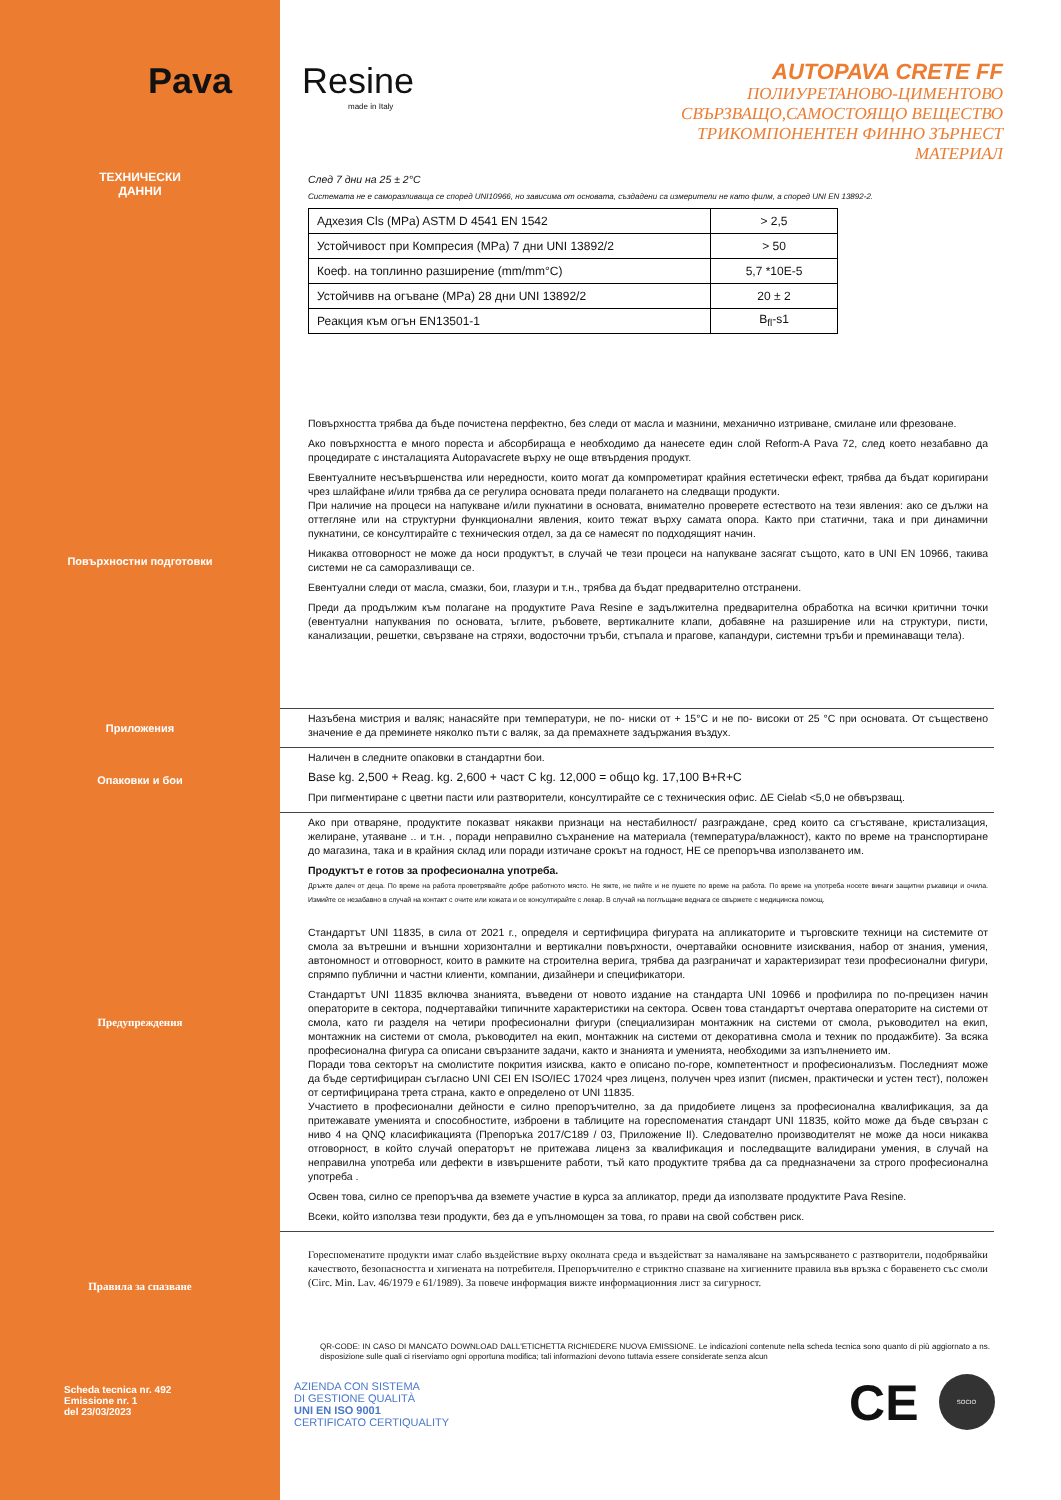Pava Resine
made in Italy
AUTOPAVA CRETE FF
ПОЛИУРЕТАНОВО-ЦИМЕНТОВО
СВЪРЗВАЩО,САМОСТОЯЩО ВЕЩЕСТВО
ТРИКОМПОНЕНТЕН ФИННО ЗЪРНЕСТ
МАТЕРИАЛ
ТЕХНИЧЕСКИ
ДАННИ
След 7 дни на 25 ± 2°C
Системата не е саморазливаща се според UNI10966, но зависима от основата, създадени са измерители не като филм, а според UNI EN 13892-2.
| Адхезия Cls (MPa) ASTM D 4541 EN 1542 | > 2,5 |
| Устойчивост при Компресия (MPa) 7 дни UNI 13892/2 | > 50 |
| Коеф. на топлинно разширение (mm/mm°C) | 5,7 *10E-5 |
| Устойчивв на огъване (MPa) 28 дни UNI 13892/2 | 20 ± 2 |
| Реакция към огън EN13501-1 | B<sub>fl</sub>-s1 |
Повърхностни подготовки
Повърхността трябва да бъде почистена перфектно, без следи от масла и мазнини, механично изтриване, смилане или фрезоване.
Ако повърхността е много пореста и абсорбираща е необходимо да нанесете един слой Reform-A Pava 72, след което незабавно да процедирате с инсталацията Autopavacrete върху не още втвърдения продукт.
Евентуалните несъвършенства или нередности, които могат да компрометират крайния естетически ефект, трябва да бъдат коригирани чрез шлайфане и/или трябва да се регулира основата преди полагането на следващи продукти.
При наличие на процеси на напукване и/или пукнатини в основата, внимателно проверете естеството на тези явления: ако се дължи на оттегляне или на структурни функционални явления, които тежат върху самата опора. Както при статични, така и при динамични пукнатини, се консултирайте с техническия отдел, за да се намесят по подходящият начин.
Никаква отговорност не може да носи продуктът, в случай че тези процеси на напукване засягат същото, като в UNI EN 10966, такива системи не са саморазливащи се.
Евентуални следи от масла, смазки, бои, глазури и т.н., трябва да бъдат предварително отстранени.
Преди да продължим към полагане на продуктите Pava Resine е задължителна предварителна обработка на всички критични точки (евентуални напуквания по основата, ъглите, ръбовете, вертикалните клапи, добавяне на разширение или на структури, писти, канализации, решетки, свързване на стряхи, водосточни тръби, стъпала и прагове, капандури, системни тръби и преминаващи тела).
Приложения
Назъбена мистрия и валяк; нанасяйте при температури, не по- ниски от + 15°C и не по- високи от 25 °C при основата. От съществено значение е да преминете няколко пъти с валяк, за да премахнете задържания въздух.
Опаковки и бои
Наличен в следните опаковки в стандартни бои.
Base kg. 2,500 + Reag. kg. 2,600 + част C kg. 12,000 = общо kg. 17,100 B+R+C
При пигментиране с цветни пасти или разтворители, консултирайте се с техническия офис. ΔE Cielab <5,0 не обвързващ.
Предупреждения
Ако при отваряне, продуктите показват някакви признаци на нестабилност/ разграждане, сред които са сгъстяване, кристализация, желиране, утаяване .. и т.н. , поради неправилно съхранение на материала (температура/влажност), както по време на транспортиране до магазина, така и в крайния склад или поради изтичане срокът на годност, НЕ се препоръчва използването им.
Продуктът е готов за професионална употреба.
Дръжте далеч от деца. По време на работа проветрявайте добре работното място. Не яжте, не пийте и не пушете по време на работа. По време на употреба носете винаги защитни ръкавици и очила. Измийте се незабавно в случай на контакт с очите или кожата и се консултирайте с лекар. В случай на поглъщане веднага се свържете с медицинска помощ.
Стандартът UNI 11835, в сила от 2021 г., определя и сертифицира фигурата на апликаторите и търговските техници на системите от смола за вътрешни и външни хоризонтални и вертикални повърхности, очертавайки основните изисквания, набор от знания, умения, автономност и отговорност, които в рамките на строителна верига, трябва да разграничат и характеризират тези професионални фигури, спрямпо публични и частни клиенти, компании, дизайнери и спецификатори.
Стандартът UNI 11835 включва знанията, въведени от новото издание на стандарта UNI 10966 и профилира по по-прецизен начин операторите в сектора, подчертавайки типичните характеристики на сектора. Освен това стандартът очертава операторите на системи от смола, като ги разделя на четири професионални фигури (специализиран монтажник на системи от смола, ръководител на екип, монтажник на системи от смола, ръководител на екип, монтажник на системи от декоративна смола и техник по продажбите). За всяка професионална фигура са описани свързаните задачи, както и знанията и уменията, необходими за изпълнението им.
Поради това секторът на смолистите покрития изисква, както е описано по-горе, компетентност и професионализъм. Последният може да бъде сертифициран съгласно UNI CEI EN ISO/IEC 17024 чрез лиценз, получен чрез изпит (писмен, практически и устен тест), положен от сертифицирана трета страна, както е определено от UNI 11835.
Участието в професионални дейности е силно препоръчително, за да придобиете лиценз за професионална квалификация, за да притежавате уменията и способностите, изброени в таблиците на гореспоменатия стандарт UNI 11835, който може да бъде свързан с ниво 4 на QNQ класификацията (Препоръка 2017/C189 / 03, Приложение II). Следователно производителят не може да носи никаква отговорност, в който случай операторът не притежава лиценз за квалификация и последващите валидирани умения, в случай на неправилна употреба или дефекти в извършените работи, тъй като продуктите трябва да са предназначени за строго професионална употреба .
Освен това, силно се препоръчва да вземете участие в курса за апликатор, преди да използвате продуктите Pava Resine.
Всеки, който използва тези продукти, без да е упълномощен за това, го прави на свой собствен риск.
Правила за спазване
Гореспоменатите продукти имат слабо въздействие върху околната среда и въздействат за намаляване на замърсяването с разтворители, подобрявайки качеството, безопасността и хигиената на потребителя. Препоръчително е стриктно спазване на хигиенните правила във връзка с боравенето със смоли (Circ. Min. Lav. 46/1979 e 61/1989). За повече информация вижте информационния лист за сигурност.
QR-CODE: IN CASO DI MANCATO DOWNLOAD DALL'ETICHETTA RICHIEDERE NUOVA EMISSIONE. Le indicazioni contenute nella scheda tecnica sono quanto di più aggiornato a ns. disposizione sulle quali ci riserviamo ogni opportuna modifica; tali informazioni devono tuttavia essere considerate senza alcun
Scheda tecnica nr. 492
Emissione nr. 1
del 23/03/2023
AZIENDA CON SISTEMA
DI GESTIONE QUALITÀ
UNI EN ISO 9001
CERTIFICATO CERTIQUALITY
CE
SOCIO